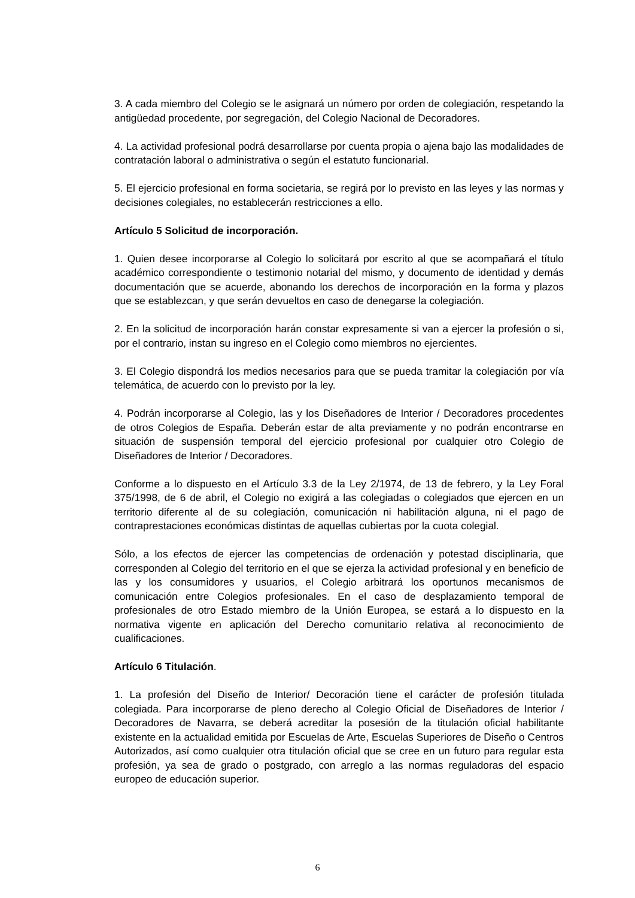3. A cada miembro del Colegio se le asignará un número por orden de colegiación, respetando la antigüedad procedente, por segregación, del Colegio Nacional de Decoradores.
4. La actividad profesional podrá desarrollarse por cuenta propia o ajena bajo las modalidades de contratación laboral o administrativa o según el estatuto funcionarial.
5. El ejercicio profesional en forma societaria, se regirá por lo previsto en las leyes y las normas y decisiones colegiales, no establecerán restricciones a ello.
Artículo 5 Solicitud de incorporación.
1. Quien desee incorporarse al Colegio lo solicitará por escrito al que se acompañará el título académico correspondiente o testimonio notarial del mismo, y documento de identidad y demás documentación que se acuerde, abonando los derechos de incorporación en la forma y plazos que se establezcan, y que serán devueltos en caso de denegarse la colegiación.
2. En la solicitud de incorporación harán constar expresamente si van a ejercer la profesión o si, por el contrario, instan su ingreso en el Colegio como miembros no ejercientes.
3. El Colegio dispondrá los medios necesarios para que se pueda tramitar la colegiación por vía telemática, de acuerdo con lo previsto por la ley.
4. Podrán incorporarse al Colegio, las y los Diseñadores de Interior / Decoradores procedentes de otros Colegios de España. Deberán estar de alta previamente y no podrán encontrarse en situación de suspensión temporal del ejercicio profesional por cualquier otro Colegio de Diseñadores de Interior / Decoradores.
Conforme a lo dispuesto en el Artículo 3.3 de la Ley 2/1974, de 13 de febrero, y la Ley Foral 375/1998, de 6 de abril, el Colegio no exigirá a las colegiadas o colegiados que ejercen en un territorio diferente al de su colegiación, comunicación ni habilitación alguna, ni el pago de contraprestaciones económicas distintas de aquellas cubiertas por la cuota colegial.
Sólo, a los efectos de ejercer las competencias de ordenación y potestad disciplinaria, que corresponden al Colegio del territorio en el que se ejerza la actividad profesional y en beneficio de las y los consumidores y usuarios, el Colegio arbitrará los oportunos mecanismos de comunicación entre Colegios profesionales. En el caso de desplazamiento temporal de profesionales de otro Estado miembro de la Unión Europea, se estará a lo dispuesto en la normativa vigente en aplicación del Derecho comunitario relativa al reconocimiento de cualificaciones.
Artículo 6 Titulación.
1. La profesión del Diseño de Interior/ Decoración tiene el carácter de profesión titulada colegiada. Para incorporarse de pleno derecho al Colegio Oficial de Diseñadores de Interior / Decoradores de Navarra, se deberá acreditar la posesión de la titulación oficial habilitante existente en la actualidad emitida por Escuelas de Arte, Escuelas Superiores de Diseño o Centros Autorizados, así como cualquier otra titulación oficial que se cree en un futuro para regular esta profesión, ya sea de grado o postgrado, con arreglo a las normas reguladoras del espacio europeo de educación superior.
6